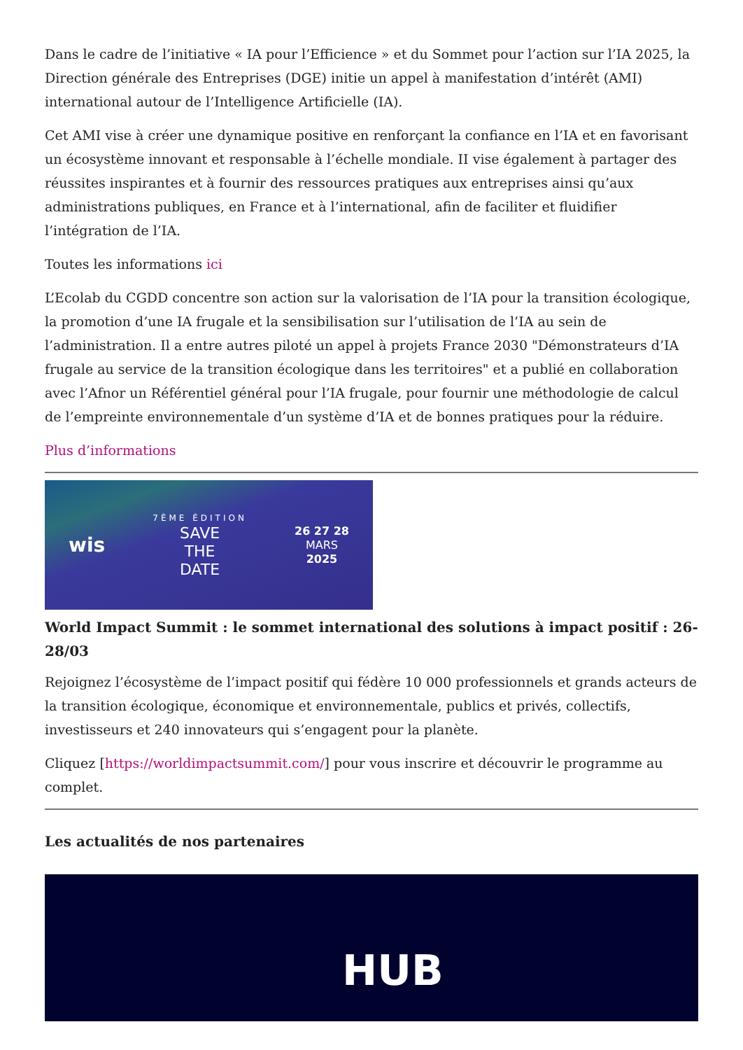Dans le cadre de l’initiative « IA pour l’Efficience » et du Sommet pour l’action sur l’IA 2025, la Direction générale des Entreprises (DGE) initie un appel à manifestation d’intérêt (AMI) international autour de l’Intelligence Artificielle (IA).
Cet AMI vise à créer une dynamique positive en renforçant la confiance en l’IA et en favorisant un écosystème innovant et responsable à l’échelle mondiale. II vise également à partager des réussites inspirantes et à fournir des ressources pratiques aux entreprises ainsi qu’aux administrations publiques, en France et à l’international, afin de faciliter et fluidifier l’intégration de l’IA.
Toutes les informations ici
L’Ecolab du CGDD concentre son action sur la valorisation de l’IA pour la transition écologique, la promotion d’une IA frugale et la sensibilisation sur l’utilisation de l’IA au sein de l’administration. Il a entre autres piloté un appel à projets France 2030 "Démonstrateurs d’IA frugale au service de la transition écologique dans les territoires" et a publié en collaboration avec l’Afnor un Référentiel général pour l’IA frugale, pour fournir une méthodologie de calcul de l’empreinte environnementale d’un système d’IA et de bonnes pratiques pour la réduire.
Plus d’informations
wis
7ÈME ÉDITION
SAVE
THE
DATE
26 27 28
MARS
2025
World Impact Summit : le sommet international des solutions à impact positif : 26-28/03
Rejoignez l’écosystème de l’impact positif qui fédère 10 000 professionnels et grands acteurs de la transition écologique, économique et environnementale, publics et privés, collectifs, investisseurs et 240 innovateurs qui s’engagent pour la planète.
Cliquez [https://worldimpactsummit.com/] pour vous inscrire et découvrir le programme au complet.
Les actualités de nos partenaires
HUB